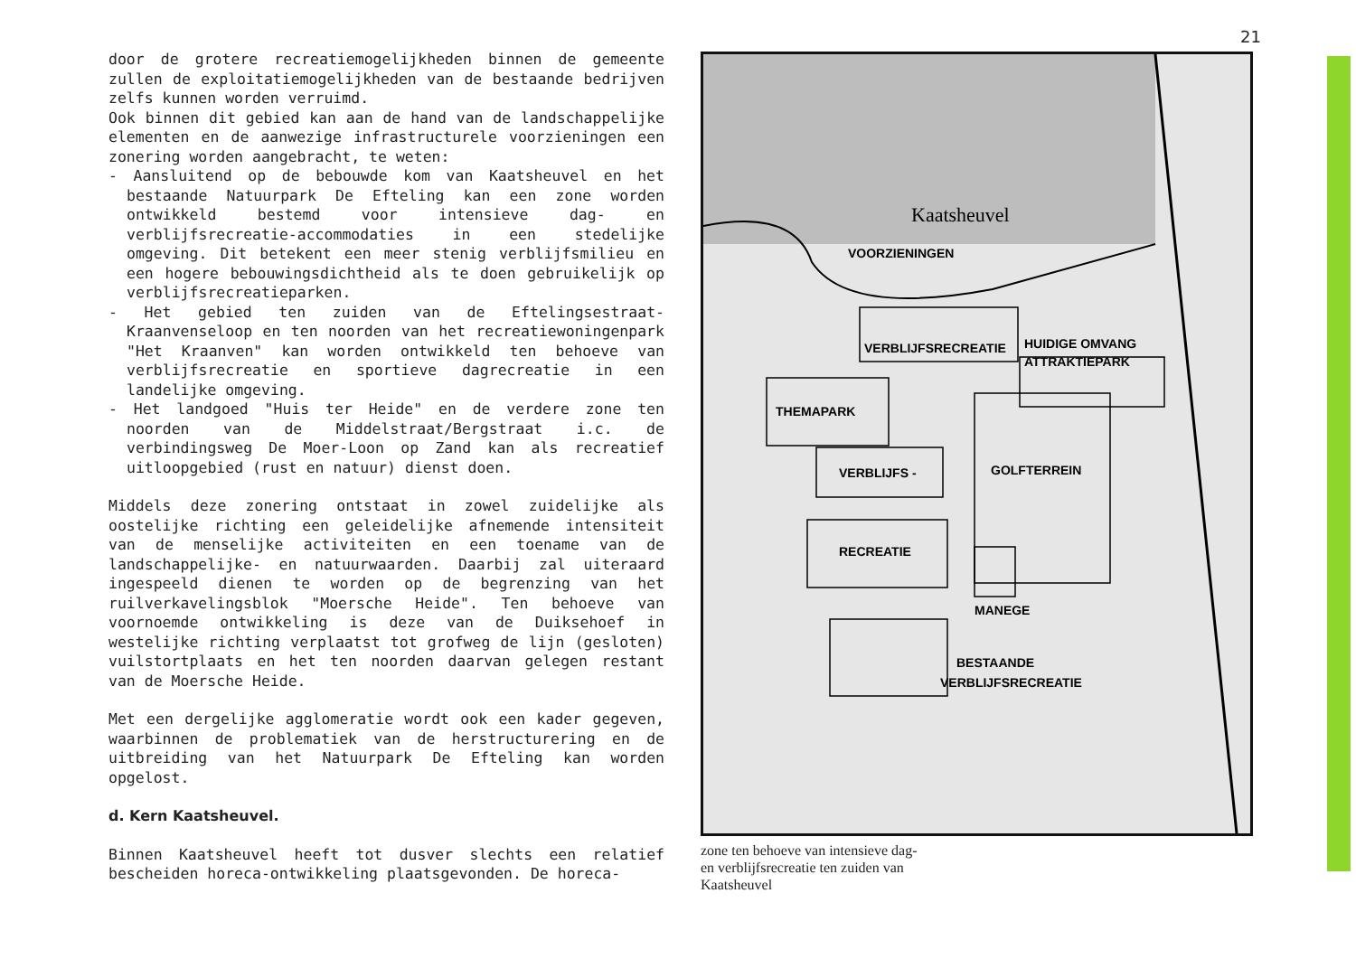door de grotere recreatiemogelijkheden binnen de gemeente zullen de exploitatiemogelijkheden van de bestaande bedrijven zelfs kunnen worden verruimd.
Ook binnen dit gebied kan aan de hand van de landschappelijke elementen en de aanwezige infrastructurele voorzieningen een zonering worden aangebracht, te weten:
- Aansluitend op de bebouwde kom van Kaatsheuvel en het bestaande Natuurpark De Efteling kan een zone worden ontwikkeld bestemd voor intensieve dag- en verblijfsrecreatie-accommodaties in een stedelijke omgeving. Dit betekent een meer stenig verblijfsmilieu en een hogere bebouwingsdichtheid als te doen gebruikelijk op verblijfsrecreatieparken.
- Het gebied ten zuiden van de Eftelingsestraat-Kraanvenseloop en ten noorden van het recreatiewoningenpark "Het Kraanven" kan worden ontwikkeld ten behoeve van verblijfsrecreatie en sportieve dagrecreatie in een landelijke omgeving.
- Het landgoed "Huis ter Heide" en de verdere zone ten noorden van de Middelstraat/Bergstraat i.c. de verbindingsweg De Moer-Loon op Zand kan als recreatief uitloopgebied (rust en natuur) dienst doen.
Middels deze zonering ontstaat in zowel zuidelijke als oostelijke richting een geleidelijke afnemende intensiteit van de menselijke activiteiten en een toename van de landschappelijke- en natuurwaarden. Daarbij zal uiteraard ingespeeld dienen te worden op de begrenzing van het ruilverkavelingsblok "Moersche Heide". Ten behoeve van voornoemde ontwikkeling is deze van de Duiksehoef in westelijke richting verplaatst tot grofweg de lijn (gesloten) vuilstortplaats en het ten noorden daarvan gelegen restant van de Moersche Heide.
Met een dergelijke agglomeratie wordt ook een kader gegeven, waarbinnen de problematiek van de herstructurering en de uitbreiding van het Natuurpark De Efteling kan worden opgelost.
d. Kern Kaatsheuvel.
Binnen Kaatsheuvel heeft tot dusver slechts een relatief bescheiden horeca-ontwikkeling plaatsgevonden. De horeca-
21
VOORZIENINGEN
VERBLIJFSRECREATIE
HUIDIGE OMVANG
ATTRAKTIEPARK
THEMAPARK
VERBLIJFS -
GOLFTERREIN
RECREATIE
MANEGE
BESTAANDE
VERBLIJFSRECREATIE
Kaatsheuvel
zone ten behoeve van intensieve dag-
en verblijfsrecreatie ten zuiden van
Kaatsheuvel